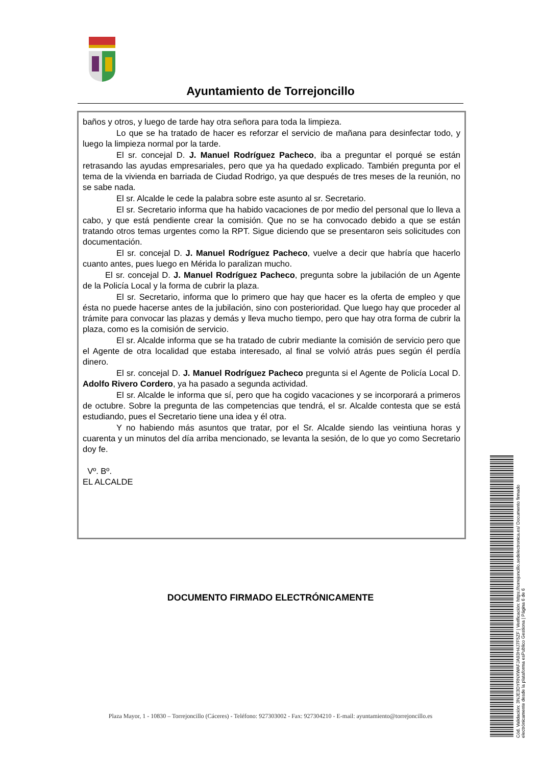Ayuntamiento de Torrejoncillo
baños y otros, y luego de tarde hay otra señora para toda la limpieza.
Lo que se ha tratado de hacer es reforzar el servicio de mañana para desinfectar todo, y luego la limpieza normal por la tarde.
El sr. concejal D. J. Manuel Rodríguez Pacheco, iba a preguntar el porqué se están retrasando las ayudas empresariales, pero que ya ha quedado explicado. También pregunta por el tema de la vivienda en barriada de Ciudad Rodrigo, ya que después de tres meses de la reunión, no se sabe nada.
El sr. Alcalde le cede la palabra sobre este asunto al sr. Secretario.
El sr. Secretario informa que ha habido vacaciones de por medio del personal que lo lleva a cabo, y que está pendiente crear la comisión. Que no se ha convocado debido a que se están tratando otros temas urgentes como la RPT. Sigue diciendo que se presentaron seis solicitudes con documentación.
El sr. concejal D. J. Manuel Rodríguez Pacheco, vuelve a decir que habría que hacerlo cuanto antes, pues luego en Mérida lo paralizan mucho.
El sr. concejal D. J. Manuel Rodríguez Pacheco, pregunta sobre la jubilación de un Agente de la Policía Local y la forma de cubrir la plaza.
El sr. Secretario, informa que lo primero que hay que hacer es la oferta de empleo y que ésta no puede hacerse antes de la jubilación, sino con posterioridad. Que luego hay que proceder al trámite para convocar las plazas y demás y lleva mucho tiempo, pero que hay otra forma de cubrir la plaza, como es la comisión de servicio.
El sr. Alcalde informa que se ha tratado de cubrir mediante la comisión de servicio pero que el Agente de otra localidad que estaba interesado, al final se volvió atrás pues según él perdía dinero.
El sr. concejal D. J. Manuel Rodríguez Pacheco pregunta si el Agente de Policía Local D. Adolfo Rivero Cordero, ya ha pasado a segunda actividad.
El sr. Alcalde le informa que sí, pero que ha cogido vacaciones y se incorporará a primeros de octubre. Sobre la pregunta de las competencias que tendrá, el sr. Alcalde contesta que se está estudiando, pues el Secretario tiene una idea y él otra.
Y no habiendo más asuntos que tratar, por el Sr. Alcalde siendo las veintiuna horas y cuarenta y un minutos del día arriba mencionado, se levanta la sesión, de lo que yo como Secretario doy fe.
Vº. Bº.
EL ALCALDE
DOCUMENTO FIRMADO ELECTRÓNICAMENTE
Cód. Validación: 3NJE3DYRNXWAFJA93H4J7F5ZF | Verificación: https://torrejoncillo.sedelectronica.es/ Documento firmado electrónicamente desde la plataforma esPublico Gestiona | Página 6 de 6
Plaza Mayor, 1 - 10830 – Torrejoncillo (Cáceres) - Teléfono: 927303002 - Fax: 927304210 - E-mail: ayuntamiento@torrejoncillo.es